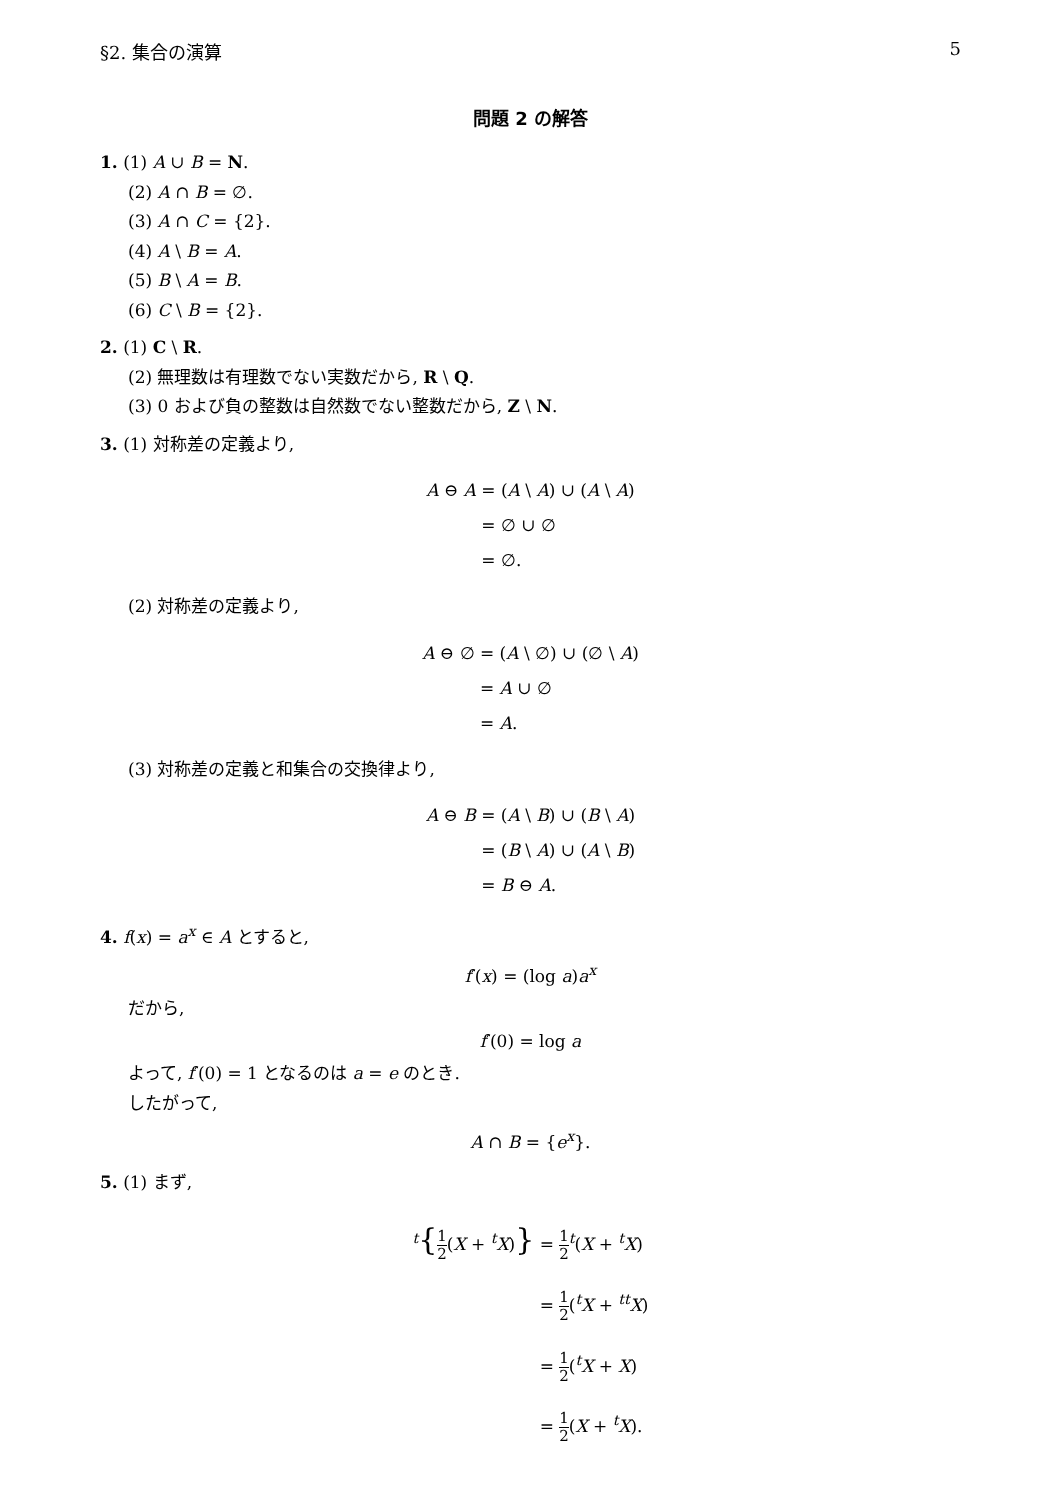§2. 集合の演算 5
問題 2 の解答
1. (1) A ∪ B = N.
(2) A ∩ B = ∅.
(3) A ∩ C = {2}.
(4) A \ B = A.
(5) B \ A = B.
(6) C \ B = {2}.
2. (1) C \ R.
(2) 無理数は有理数でない実数だから, R \ Q.
(3) 0 および負の整数は自然数でない整数だから, Z \ N.
3. (1) 対称差の定義より,
A ⊖ A = (A \ A) ∪ (A \ A) = ∅ ∪ ∅ = ∅.
(2) 対称差の定義より,
A ⊖ ∅ = (A \ ∅) ∪ (∅ \ A) = A ∪ ∅ = A.
(3) 対称差の定義と和集合の交換律より,
A ⊖ B = (A \ B) ∪ (B \ A) = (B \ A) ∪ (A \ B) = B ⊖ A.
4. f(x) = a<sup>x</sup> ∈ A とすると,
f′(x) = (log a)a<sup>x</sup>
だから,
f′(0) = log a
よって, f′(0) = 1 となるのは a = e のとき.
したがって,
A ∩ B = {e<sup>x</sup>}.
5. (1) まず,
<sup>t</sup>{1 2(X + <sup>t</sup>X)} = 1 2<sup>t</sup>(X + <sup>t</sup>X) = 1 2(<sup>t</sup>X + <sup>tt</sup>X) = 1 2(<sup>t</sup>X + X) = 1 2(X + <sup>t</sup>X).